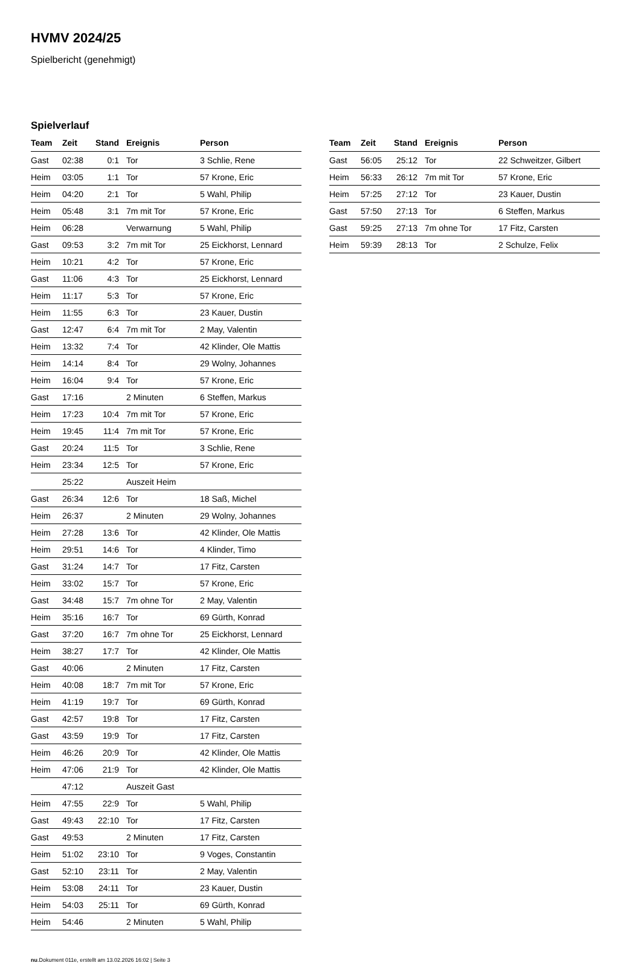HVMV 2024/25
Spielbericht (genehmigt)
Spielverlauf
| Team | Zeit | Stand | Ereignis | Person |
| --- | --- | --- | --- | --- |
| Gast | 02:38 | 0:1 | Tor | 3 Schlie, Rene |
| Heim | 03:05 | 1:1 | Tor | 57 Krone, Eric |
| Heim | 04:20 | 2:1 | Tor | 5 Wahl, Philip |
| Heim | 05:48 | 3:1 | 7m mit Tor | 57 Krone, Eric |
| Heim | 06:28 | | Verwarnung | 5 Wahl, Philip |
| Gast | 09:53 | 3:2 | 7m mit Tor | 25 Eickhorst, Lennard |
| Heim | 10:21 | 4:2 | Tor | 57 Krone, Eric |
| Gast | 11:06 | 4:3 | Tor | 25 Eickhorst, Lennard |
| Heim | 11:17 | 5:3 | Tor | 57 Krone, Eric |
| Heim | 11:55 | 6:3 | Tor | 23 Kauer, Dustin |
| Gast | 12:47 | 6:4 | 7m mit Tor | 2 May, Valentin |
| Heim | 13:32 | 7:4 | Tor | 42 Klinder, Ole Mattis |
| Heim | 14:14 | 8:4 | Tor | 29 Wolny, Johannes |
| Heim | 16:04 | 9:4 | Tor | 57 Krone, Eric |
| Gast | 17:16 | | 2 Minuten | 6 Steffen, Markus |
| Heim | 17:23 | 10:4 | 7m mit Tor | 57 Krone, Eric |
| Heim | 19:45 | 11:4 | 7m mit Tor | 57 Krone, Eric |
| Gast | 20:24 | 11:5 | Tor | 3 Schlie, Rene |
| Heim | 23:34 | 12:5 | Tor | 57 Krone, Eric |
| | 25:22 | | Auszeit Heim | |
| Gast | 26:34 | 12:6 | Tor | 18 Saß, Michel |
| Heim | 26:37 | | 2 Minuten | 29 Wolny, Johannes |
| Heim | 27:28 | 13:6 | Tor | 42 Klinder, Ole Mattis |
| Heim | 29:51 | 14:6 | Tor | 4 Klinder, Timo |
| Gast | 31:24 | 14:7 | Tor | 17 Fitz, Carsten |
| Heim | 33:02 | 15:7 | Tor | 57 Krone, Eric |
| Gast | 34:48 | 15:7 | 7m ohne Tor | 2 May, Valentin |
| Heim | 35:16 | 16:7 | Tor | 69 Gürth, Konrad |
| Gast | 37:20 | 16:7 | 7m ohne Tor | 25 Eickhorst, Lennard |
| Heim | 38:27 | 17:7 | Tor | 42 Klinder, Ole Mattis |
| Gast | 40:06 | | 2 Minuten | 17 Fitz, Carsten |
| Heim | 40:08 | 18:7 | 7m mit Tor | 57 Krone, Eric |
| Heim | 41:19 | 19:7 | Tor | 69 Gürth, Konrad |
| Gast | 42:57 | 19:8 | Tor | 17 Fitz, Carsten |
| Gast | 43:59 | 19:9 | Tor | 17 Fitz, Carsten |
| Heim | 46:26 | 20:9 | Tor | 42 Klinder, Ole Mattis |
| Heim | 47:06 | 21:9 | Tor | 42 Klinder, Ole Mattis |
| | 47:12 | | Auszeit Gast | |
| Heim | 47:55 | 22:9 | Tor | 5 Wahl, Philip |
| Gast | 49:43 | 22:10 | Tor | 17 Fitz, Carsten |
| Gast | 49:53 | | 2 Minuten | 17 Fitz, Carsten |
| Heim | 51:02 | 23:10 | Tor | 9 Voges, Constantin |
| Gast | 52:10 | 23:11 | Tor | 2 May, Valentin |
| Heim | 53:08 | 24:11 | Tor | 23 Kauer, Dustin |
| Heim | 54:03 | 25:11 | Tor | 69 Gürth, Konrad |
| Heim | 54:46 | | 2 Minuten | 5 Wahl, Philip |
| Team | Zeit | Stand | Ereignis | Person |
| --- | --- | --- | --- | --- |
| Gast | 56:05 | 25:12 | Tor | 22 Schweitzer, Gilbert |
| Heim | 56:33 | 26:12 | 7m mit Tor | 57 Krone, Eric |
| Heim | 57:25 | 27:12 | Tor | 23 Kauer, Dustin |
| Gast | 57:50 | 27:13 | Tor | 6 Steffen, Markus |
| Gast | 59:25 | 27:13 | 7m ohne Tor | 17 Fitz, Carsten |
| Heim | 59:39 | 28:13 | Tor | 2 Schulze, Felix |
nu.Dokument 011e, erstellt am 13.02.2026 16:02 | Seite 3